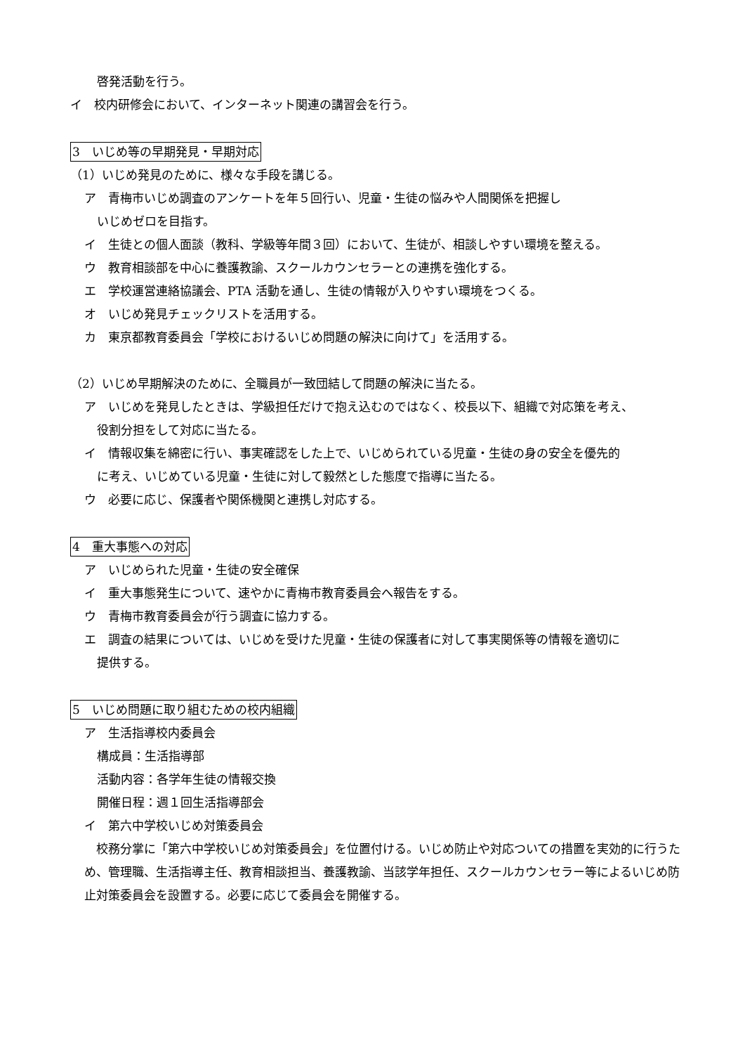啓発活動を行う。
イ　校内研修会において、インターネット関連の講習会を行う。
3　いじめ等の早期発見・早期対応
（1）いじめ発見のために、様々な手段を講じる。
ア　青梅市いじめ調査のアンケートを年５回行い、児童・生徒の悩みや人間関係を把握し
いじめゼロを目指す。
イ　生徒との個人面談（教科、学級等年間３回）において、生徒が、相談しやすい環境を整える。
ウ　教育相談部を中心に養護教諭、スクールカウンセラーとの連携を強化する。
エ　学校運営連絡協議会、PTA 活動を通し、生徒の情報が入りやすい環境をつくる。
オ　いじめ発見チェックリストを活用する。
カ　東京都教育委員会「学校におけるいじめ問題の解決に向けて」を活用する。
（2）いじめ早期解決のために、全職員が一致団結して問題の解決に当たる。
ア　いじめを発見したときは、学級担任だけで抱え込むのではなく、校長以下、組織で対応策を考え、
役割分担をして対応に当たる。
イ　情報収集を綿密に行い、事実確認をした上で、いじめられている児童・生徒の身の安全を優先的
に考え、いじめている児童・生徒に対して毅然とした態度で指導に当たる。
ウ　必要に応じ、保護者や関係機関と連携し対応する。
4　重大事態への対応
ア　いじめられた児童・生徒の安全確保
イ　重大事態発生について、速やかに青梅市教育委員会へ報告をする。
ウ　青梅市教育委員会が行う調査に協力する。
エ　調査の結果については、いじめを受けた児童・生徒の保護者に対して事実関係等の情報を適切に
提供する。
5　いじめ問題に取り組むための校内組織
ア　生活指導校内委員会
構成員：生活指導部
活動内容：各学年生徒の情報交換
開催日程：週１回生活指導部会
イ　第六中学校いじめ対策委員会
　校務分掌に「第六中学校いじめ対策委員会」を位置付ける。いじめ防止や対応ついての措置を実効的に行うため、管理職、生活指導主任、教育相談担当、養護教諭、当該学年担任、スクールカウンセラー等によるいじめ防止対策委員会を設置する。必要に応じて委員会を開催する。